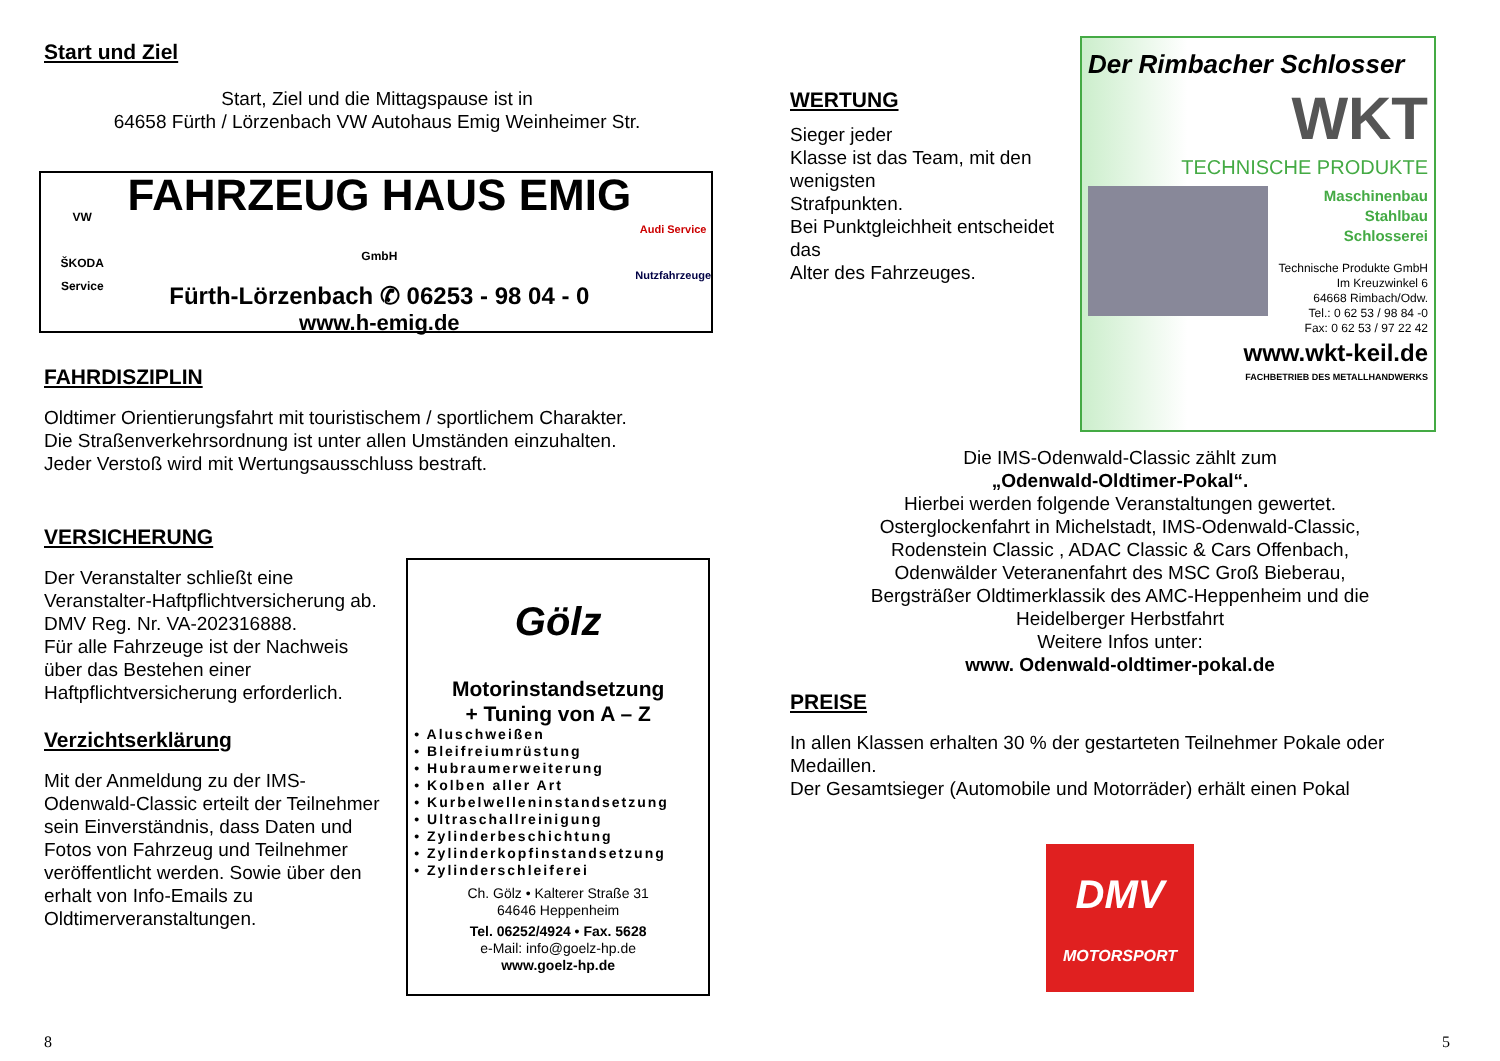Start und Ziel
Start, Ziel und die Mittagspause ist in
64658 Fürth / Lörzenbach VW Autohaus Emig Weinheimer Str.
VW
ŠKODA Service
FAHRZEUG HAUS EMIG GmbH
Fürth-Lörzenbach ✆ 06253 - 98 04 - 0
www.h-emig.de
Audi Service
Nutzfahrzeuge
FAHRDISZIPLIN
Oldtimer Orientierungsfahrt mit touristischem / sportlichem Charakter.
Die Straßenverkehrsordnung ist unter allen Umständen einzuhalten.
Jeder Verstoß wird mit Wertungsausschluss bestraft.
VERSICHERUNG
Der Veranstalter schließt eine Veranstalter-Haftpflichtversicherung ab.
DMV Reg. Nr. VA-202316888.
Für alle Fahrzeuge ist der Nachweis über das Bestehen einer Haftpflichtversicherung erforderlich.
Verzichtserklärung
Mit der Anmeldung zu der IMS-Odenwald-Classic erteilt der Teilnehmer sein Einverständnis, dass Daten und Fotos von Fahrzeug und Teilnehmer veröffentlicht werden. Sowie über den erhalt von Info-Emails zu Oldtimerveranstaltungen.
Gölz
Motorinstandsetzung
+ Tuning von A – Z
• Aluschweißen
• Bleifreiumrüstung
• Hubraumerweiterung
• Kolben aller Art
• Kurbelwelleninstandsetzung
• Ultraschallreinigung
• Zylinderbeschichtung
• Zylinderkopfinstandsetzung
• Zylinderschleiferei
Ch. Gölz • Kalterer Straße 31
64646 Heppenheim
Tel. 06252/4924 • Fax. 5628
e-Mail: info@goelz-hp.de
www.goelz-hp.de
8
WERTUNG
Sieger jeder
Klasse ist das Team, mit den wenigsten
Strafpunkten.
Bei Punktgleichheit entscheidet das
Alter des Fahrzeuges.
Der Rimbacher Schlosser
WKT
TECHNISCHE PRODUKTE
Maschinenbau
Stahlbau
Schlosserei
Technische Produkte GmbH
Im Kreuzwinkel 6
64668 Rimbach/Odw.
Tel.: 0 62 53 / 98 84 -0
Fax: 0 62 53 / 97 22 42
www.wkt-keil.de
FACHBETRIEB DES METALLHANDWERKS
Die IMS-Odenwald-Classic zählt zum
„Odenwald-Oldtimer-Pokal“.
Hierbei werden folgende Veranstaltungen gewertet.
Osterglockenfahrt in Michelstadt, IMS-Odenwald-Classic,
Rodenstein Classic , ADAC Classic & Cars Offenbach,
Odenwälder Veteranenfahrt des MSC Groß Bieberau,
Bergsträßer Oldtimerklassik des AMC-Heppenheim und die
Heidelberger Herbstfahrt
Weitere Infos unter:
www. Odenwald-oldtimer-pokal.de
PREISE
In allen Klassen erhalten 30 % der gestarteten Teilnehmer Pokale oder Medaillen.
Der Gesamtsieger (Automobile und Motorräder) erhält einen Pokal
DMV
MOTORSPORT
5